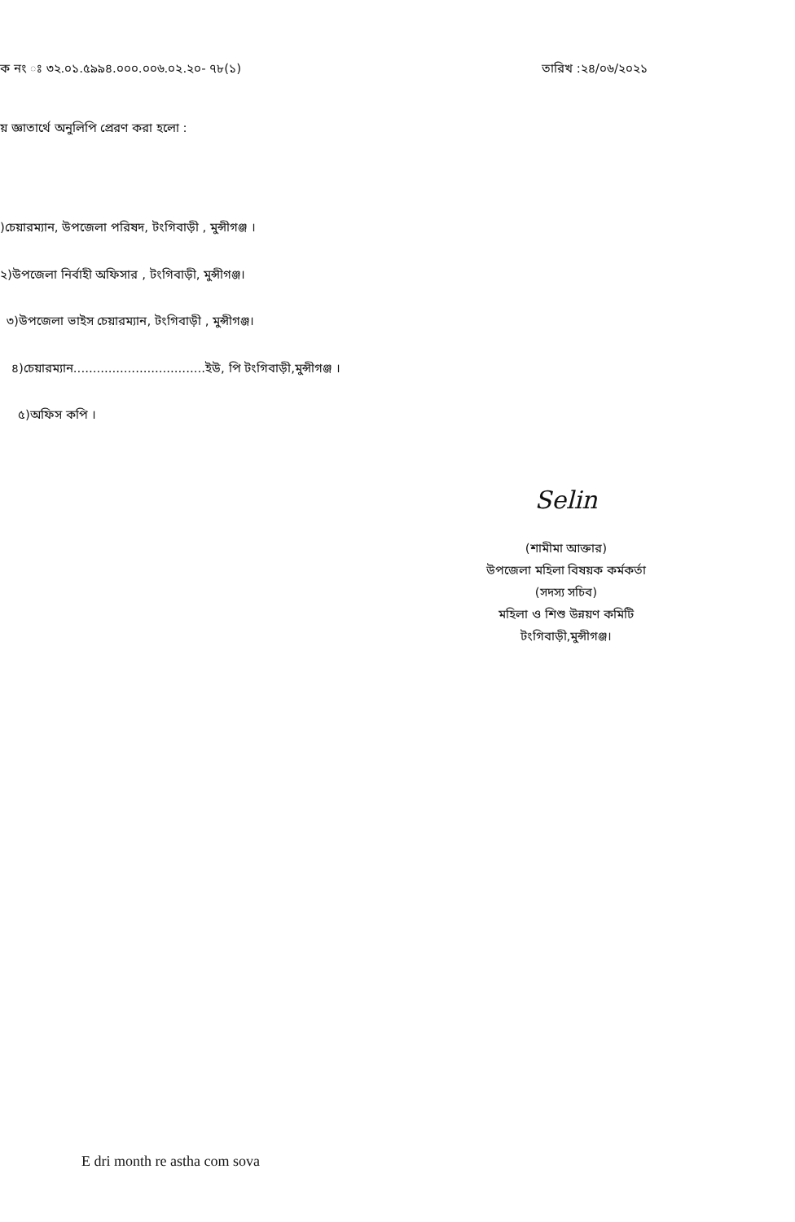ক নং ঃ ৩২.০১.৫৯৯৪.০০০.০০৬.০২.২০- ৭৮(১)
তারিখ :২৪/০৬/২০২১
য় জ্ঞাতার্থে অনুলিপি প্রেরণ করা হলো :
)চেয়ারম্যান, উপজেলা পরিষদ, টংগিবাড়ী , মুন্সীগঞ্জ ।
২)উপজেলা নির্বাহী অফিসার , টংগিবাড়ী, মুন্সীগঞ্জ।
৩)উপজেলা ভাইস চেয়ারম্যান, টংগিবাড়ী , মুন্সীগঞ্জ।
৪)চেয়ারম্যান..................................ইউ, পি টংগিবাড়ী,মুন্সীগঞ্জ ।
৫)অফিস কপি ।
Selin
(শামীমা আক্তার)
উপজেলা মহিলা বিষয়ক কর্মকর্তা
(সদস্য সচিব)
মহিলা ও শিশু উন্নয়ণ কমিটি
টংগিবাড়ী,মুন্সীগঞ্জ।
E dri month re astha com sova